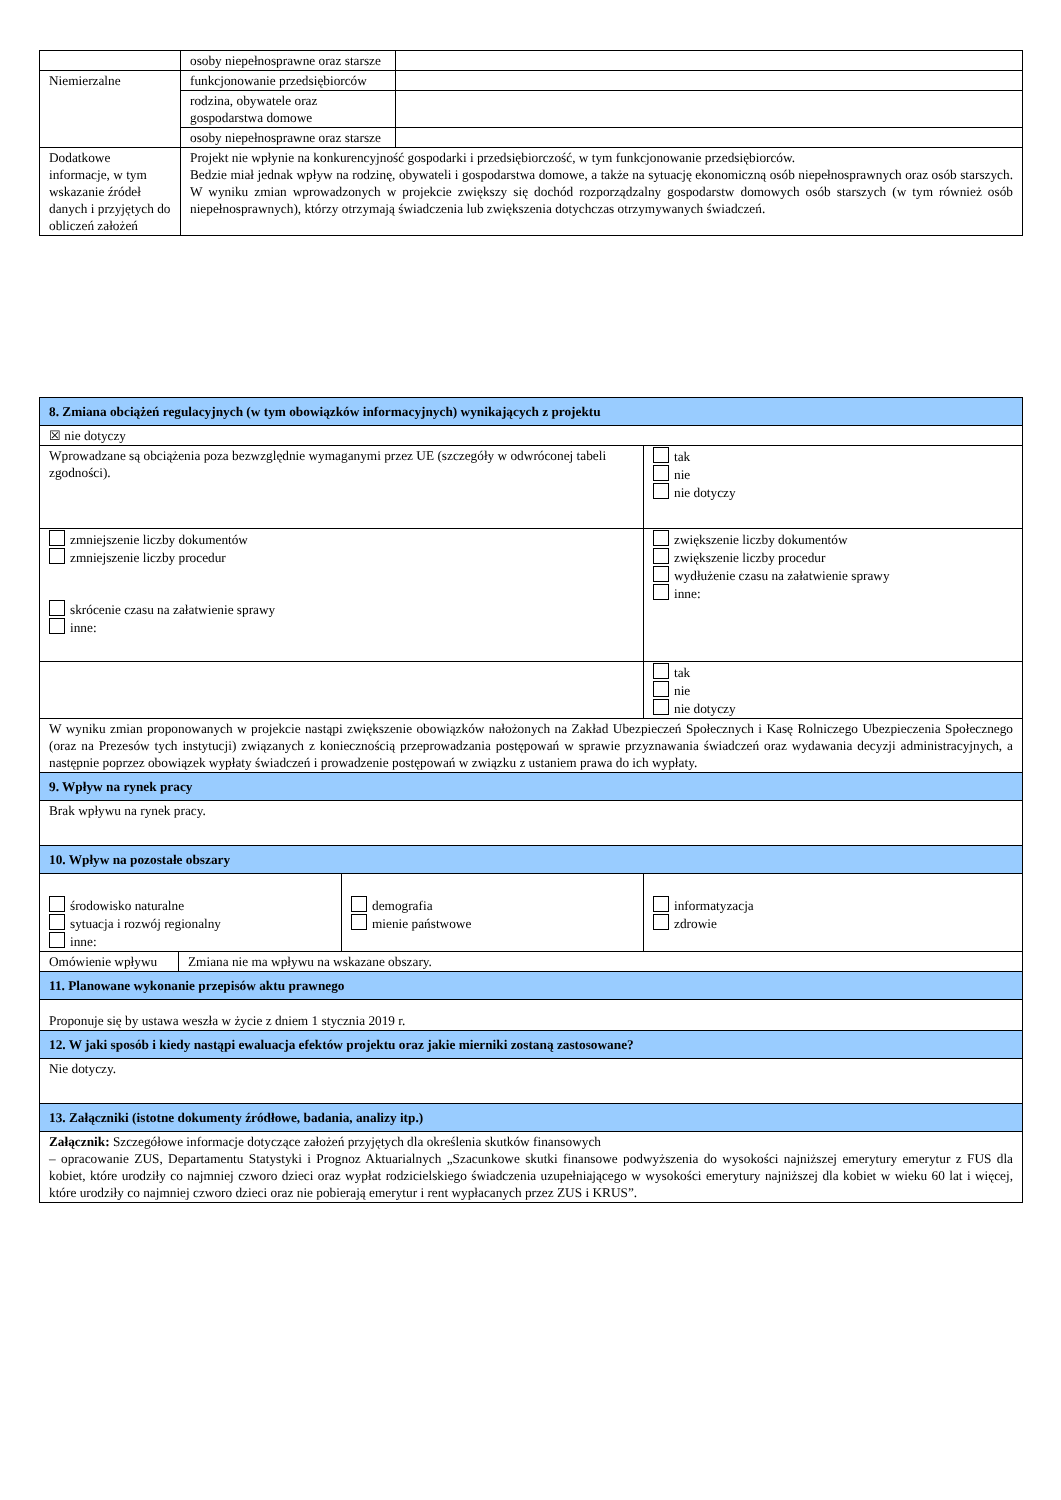| | osoby niepełnosprawne oraz starsze | |
| Niemierzalne | funkcjonowanie przedsiębiorców | |
| | rodzina, obywatele oraz gospodarstwa domowe | |
| | osoby niepełnosprawne oraz starsze | |
| Dodatkowe informacje, w tym wskazanie źródeł danych i przyjętych do obliczeń założeń | Projekt nie wpłynie na konkurencyjność gospodarki i przedsiębiorczość, w tym funkcjonowanie przedsiębiorców. Bedzie miał jednak wpływ na rodzinę, obywateli i gospodarstwa domowe, a także na sytuację ekonomiczną osób niepełnosprawnych oraz osób starszych. W wyniku zmian wprowadzonych w projekcie zwiększy się dochód rozporządzalny gospodarstw domowych osób starszych (w tym również osób niepełnosprawnych), którzy otrzymają świadczenia lub zwiększenia dotychczas otrzymywanych świadczeń. | |
| 8. Zmiana obciążeń regulacyjnych (w tym obowiązków informacyjnych) wynikających z projektu | | |
| ☒ nie dotyczy | | |
| Wprowadzane są obciążenia poza bezwzględnie wymaganymi przez UE (szczegóły w odwróconej tabeli zgodności). | | tak nie nie dotyczy |
| zmniejszenie liczby dokumentów zmniejszenie liczby procedur skrócenie czasu na załatwienie sprawy inne: | | zwiększenie liczby dokumentów zwiększenie liczby procedur wydłużenie czasu na załatwienie sprawy inne: |
| | | tak nie nie dotyczy |
| W wyniku zmian proponowanych w projekcie nastąpi zwiększenie obowiązków nałożonych na Zakład Ubezpieczeń Społecznych i Kasę Rolniczego Ubezpieczenia Społecznego (oraz na Prezesów tych instytucji) związanych z koniecznością przeprowadzania postępowań w sprawie przyznawania świadczeń oraz wydawania decyzji administracyjnych, a następnie poprzez obowiązek wypłaty świadczeń i prowadzenie postępowań w związku z ustaniem prawa do ich wypłaty. | | |
| 9. Wpływ na rynek pracy | | |
| Brak wpływu na rynek pracy. | | |
| 10. Wpływ na pozostałe obszary | | |
| środowisko naturalne sytuacja i rozwój regionalny inne: | demografia mienie państwowe | informatyzacja zdrowie |
| / Omówienie wpływu / Zmiana nie ma wpływu na wskazane obszary. / | | |
| 11. Planowane wykonanie przepisów aktu prawnego | | |
| Proponuje się by ustawa weszła w życie z dniem 1 stycznia 2019 r. | | |
| 12. W jaki sposób i kiedy nastąpi ewaluacja efektów projektu oraz jakie mierniki zostaną zastosowane? | | |
| Nie dotyczy. | | |
| 13. Załączniki (istotne dokumenty źródłowe, badania, analizy itp.) | | |
| Załącznik: Szczegółowe informacje dotyczące założeń przyjętych dla określenia skutków finansowych – opracowanie ZUS, Departamentu Statystyki i Prognoz Aktuarialnych „Szacunkowe skutki finansowe podwyższenia do wysokości najniższej emerytury emerytur z FUS dla kobiet, które urodziły co najmniej czworo dzieci oraz wypłat rodzicielskiego świadczenia uzupełniającego w wysokości emerytury najniższej dla kobiet w wieku 60 lat i więcej, które urodziły co najmniej czworo dzieci oraz nie pobierają emerytur i rent wypłacanych przez ZUS i KRUS”. | | |